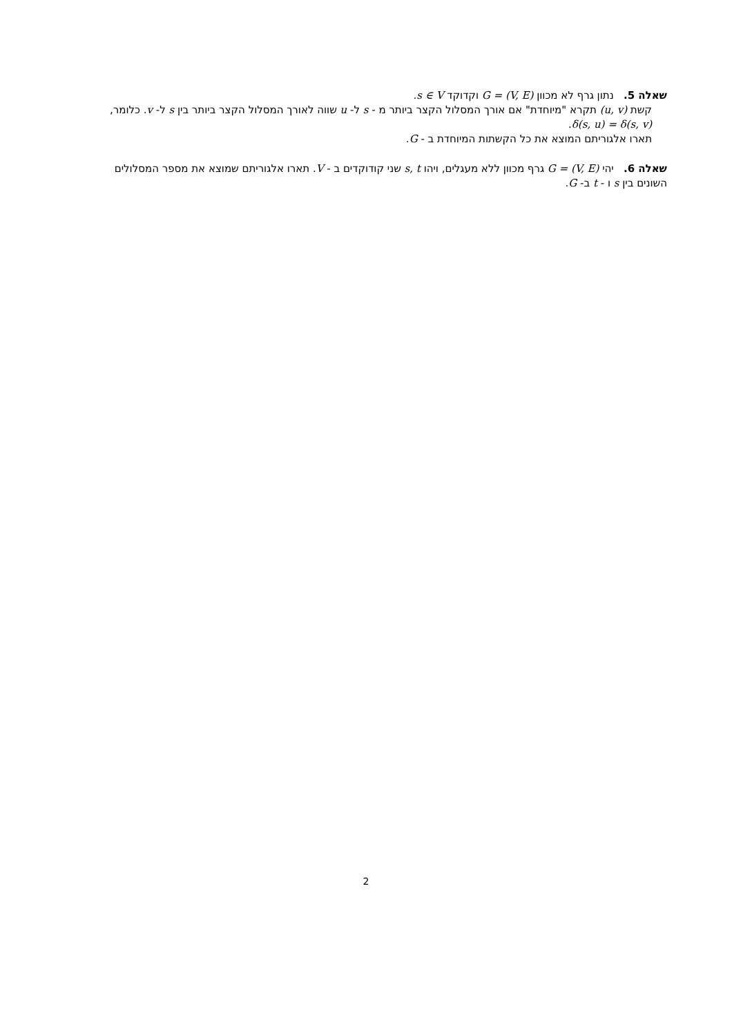שאלה 5. נתון גרף לא מכוון G = (V, E) וקדוקד s ∈ V.
קשת (u, v) תקרא "מיוחדת" אם אורך המסלול הקצר ביותר מ - s ל- u שווה לאורך המסלול הקצר ביותר בין s ל- v. כלומר, δ(s, u) = δ(s, v).
תארו אלגוריתם המוצא את כל הקשתות המיוחדת ב - G.
שאלה 6. יהי G = (V, E) גרף מכוון ללא מעגלים, ויהו s, t שני קודוקדים ב - V. תארו אלגוריתם שמוצא את מספר המסלולים השונים בין s ו - t ב- G.
2